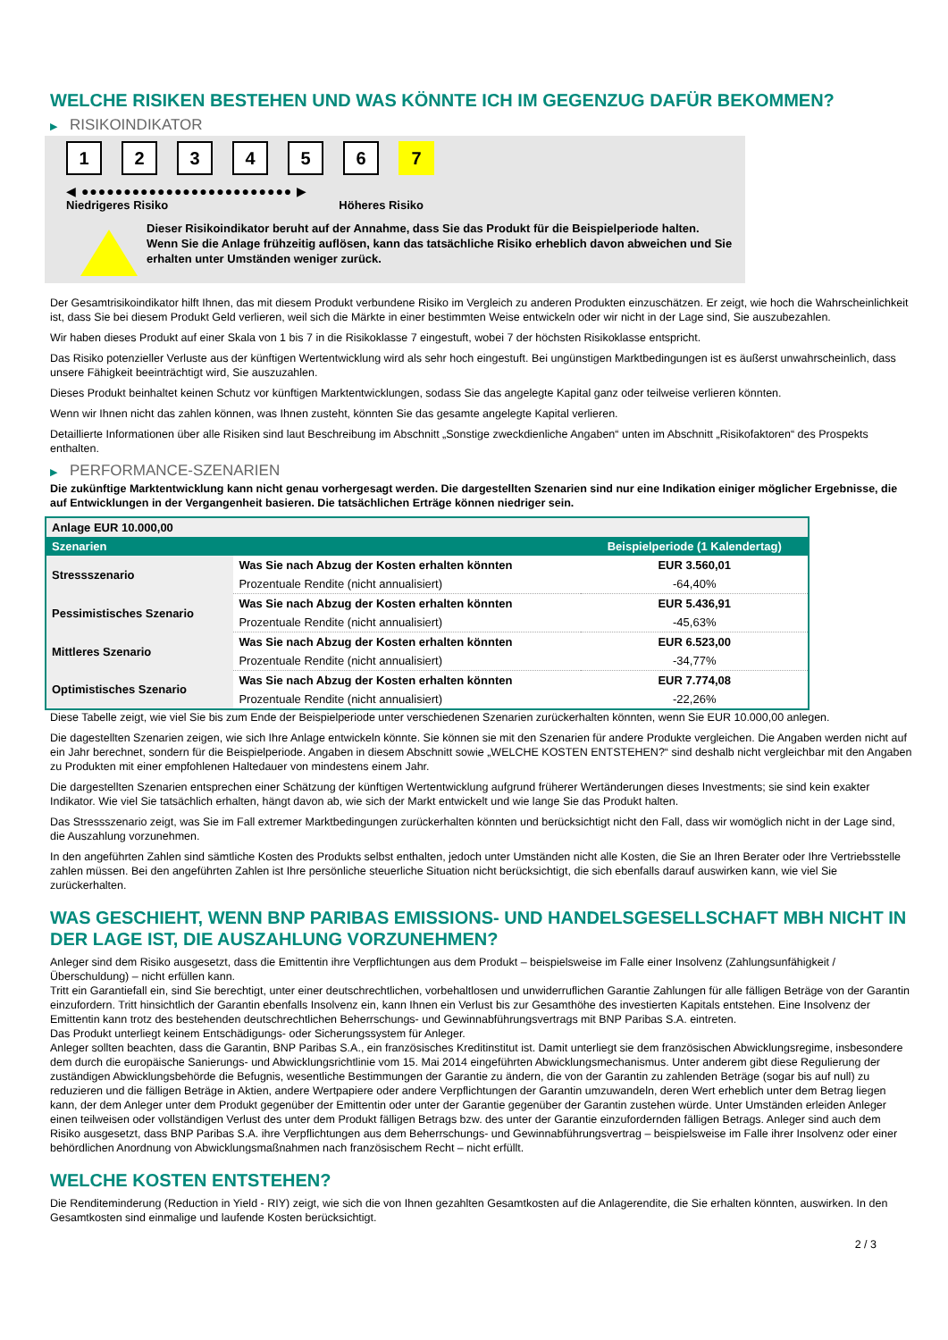WELCHE RISIKEN BESTEHEN UND WAS KÖNNTE ICH IM GEGENZUG DAFÜR BEKOMMEN?
▶ RISIKOINDIKATOR
1 2 3 4 5 6 7
◀ ●●●●●●●●●●●●●●●●●●●●●●●●● ▶
Niedrigeres Risiko Höheres Risiko
Dieser Risikoindikator beruht auf der Annahme, dass Sie das Produkt für die Beispielperiode halten.
Wenn Sie die Anlage frühzeitig auflösen, kann das tatsächliche Risiko erheblich davon abweichen und Sie erhalten unter Umständen weniger zurück.
Der Gesamtrisikoindikator hilft Ihnen, das mit diesem Produkt verbundene Risiko im Vergleich zu anderen Produkten einzuschätzen. Er zeigt, wie hoch die Wahrscheinlichkeit ist, dass Sie bei diesem Produkt Geld verlieren, weil sich die Märkte in einer bestimmten Weise entwickeln oder wir nicht in der Lage sind, Sie auszubezahlen.
Wir haben dieses Produkt auf einer Skala von 1 bis 7 in die Risikoklasse 7 eingestuft, wobei 7 der höchsten Risikoklasse entspricht.
Das Risiko potenzieller Verluste aus der künftigen Wertentwicklung wird als sehr hoch eingestuft. Bei ungünstigen Marktbedingungen ist es äußerst unwahrscheinlich, dass unsere Fähigkeit beeinträchtigt wird, Sie auszuzahlen.
Dieses Produkt beinhaltet keinen Schutz vor künftigen Marktentwicklungen, sodass Sie das angelegte Kapital ganz oder teilweise verlieren könnten.
Wenn wir Ihnen nicht das zahlen können, was Ihnen zusteht, könnten Sie das gesamte angelegte Kapital verlieren.
Detaillierte Informationen über alle Risiken sind laut Beschreibung im Abschnitt „Sonstige zweckdienliche Angaben“ unten im Abschnitt „Risikofaktoren“ des Prospekts enthalten.
▶ PERFORMANCE-SZENARIEN
Die zukünftige Marktentwicklung kann nicht genau vorhergesagt werden. Die dargestellten Szenarien sind nur eine Indikation einiger möglicher Ergebnisse, die auf Entwicklungen in der Vergangenheit basieren. Die tatsächlichen Erträge können niedriger sein.
| Anlage EUR 10.000,00 | | |
| --- | --- | --- |
| Szenarien | | Beispielperiode (1 Kalendertag) |
| Stressszenario | Was Sie nach Abzug der Kosten erhalten könnten | EUR 3.560,01 |
| | Prozentuale Rendite (nicht annualisiert) | -64,40% |
| Pessimistisches Szenario | Was Sie nach Abzug der Kosten erhalten könnten | EUR 5.436,91 |
| | Prozentuale Rendite (nicht annualisiert) | -45,63% |
| Mittleres Szenario | Was Sie nach Abzug der Kosten erhalten könnten | EUR 6.523,00 |
| | Prozentuale Rendite (nicht annualisiert) | -34,77% |
| Optimistisches Szenario | Was Sie nach Abzug der Kosten erhalten könnten | EUR 7.774,08 |
| | Prozentuale Rendite (nicht annualisiert) | -22,26% |
Diese Tabelle zeigt, wie viel Sie bis zum Ende der Beispielperiode unter verschiedenen Szenarien zurückerhalten könnten, wenn Sie EUR 10.000,00 anlegen.
Die dagestellten Szenarien zeigen, wie sich Ihre Anlage entwickeln könnte. Sie können sie mit den Szenarien für andere Produkte vergleichen. Die Angaben werden nicht auf ein Jahr berechnet, sondern für die Beispielperiode. Angaben in diesem Abschnitt sowie „WELCHE KOSTEN ENTSTEHEN?“ sind deshalb nicht vergleichbar mit den Angaben zu Produkten mit einer empfohlenen Haltedauer von mindestens einem Jahr.
Die dargestellten Szenarien entsprechen einer Schätzung der künftigen Wertentwicklung aufgrund früherer Wertänderungen dieses Investments; sie sind kein exakter Indikator. Wie viel Sie tatsächlich erhalten, hängt davon ab, wie sich der Markt entwickelt und wie lange Sie das Produkt halten.
Das Stressszenario zeigt, was Sie im Fall extremer Marktbedingungen zurückerhalten könnten und berücksichtigt nicht den Fall, dass wir womöglich nicht in der Lage sind, die Auszahlung vorzunehmen.
In den angeführten Zahlen sind sämtliche Kosten des Produkts selbst enthalten, jedoch unter Umständen nicht alle Kosten, die Sie an Ihren Berater oder Ihre Vertriebsstelle zahlen müssen. Bei den angeführten Zahlen ist Ihre persönliche steuerliche Situation nicht berücksichtigt, die sich ebenfalls darauf auswirken kann, wie viel Sie zurückerhalten.
WAS GESCHIEHT, WENN BNP PARIBAS EMISSIONS- UND HANDELSGESELLSCHAFT MBH NICHT IN DER LAGE IST, DIE AUSZAHLUNG VORZUNEHMEN?
Anleger sind dem Risiko ausgesetzt, dass die Emittentin ihre Verpflichtungen aus dem Produkt – beispielsweise im Falle einer Insolvenz (Zahlungsunfähigkeit / Überschuldung) – nicht erfüllen kann.
Tritt ein Garantiefall ein, sind Sie berechtigt, unter einer deutschrechtlichen, vorbehaltlosen und unwiderruflichen Garantie Zahlungen für alle fälligen Beträge von der Garantin einzufordern. Tritt hinsichtlich der Garantin ebenfalls Insolvenz ein, kann Ihnen ein Verlust bis zur Gesamthöhe des investierten Kapitals entstehen. Eine Insolvenz der Emittentin kann trotz des bestehenden deutschrechtlichen Beherrschungs- und Gewinnabführungsvertrags mit BNP Paribas S.A. eintreten.
Das Produkt unterliegt keinem Entschädigungs- oder Sicherungssystem für Anleger.
Anleger sollten beachten, dass die Garantin, BNP Paribas S.A., ein französisches Kreditinstitut ist. Damit unterliegt sie dem französischen Abwicklungsregime, insbesondere dem durch die europäische Sanierungs- und Abwicklungsrichtlinie vom 15. Mai 2014 eingeführten Abwicklungsmechanismus. Unter anderem gibt diese Regulierung der zuständigen Abwicklungsbehörde die Befugnis, wesentliche Bestimmungen der Garantie zu ändern, die von der Garantin zu zahlenden Beträge (sogar bis auf null) zu reduzieren und die fälligen Beträge in Aktien, andere Wertpapiere oder andere Verpflichtungen der Garantin umzuwandeln, deren Wert erheblich unter dem Betrag liegen kann, der dem Anleger unter dem Produkt gegenüber der Emittentin oder unter der Garantie gegenüber der Garantin zustehen würde. Unter Umständen erleiden Anleger einen teilweisen oder vollständigen Verlust des unter dem Produkt fälligen Betrags bzw. des unter der Garantie einzufordernden fälligen Betrags. Anleger sind auch dem Risiko ausgesetzt, dass BNP Paribas S.A. ihre Verpflichtungen aus dem Beherrschungs- und Gewinnabführungsvertrag – beispielsweise im Falle ihrer Insolvenz oder einer behördlichen Anordnung von Abwicklungsmaßnahmen nach französischem Recht – nicht erfüllt.
WELCHE KOSTEN ENTSTEHEN?
Die Renditeminderung (Reduction in Yield - RIY) zeigt, wie sich die von Ihnen gezahlten Gesamtkosten auf die Anlagerendite, die Sie erhalten könnten, auswirken. In den Gesamtkosten sind einmalige und laufende Kosten berücksichtigt.
2 / 3